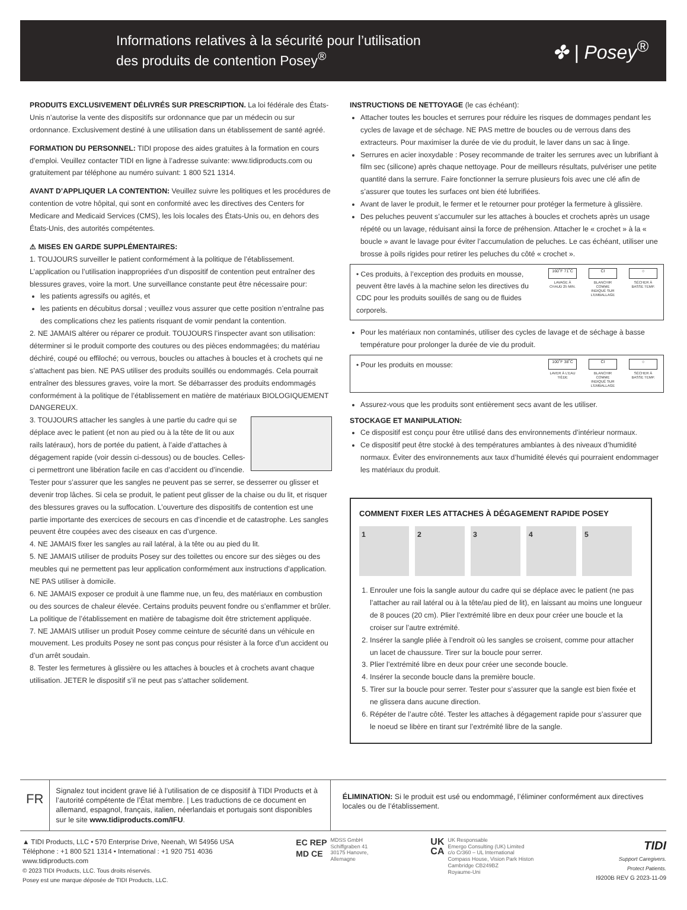Informations relatives à la sécurité pour l’utilisation
des produits de contention Posey<sup>®</sup>
✤ | Posey<sup>®</sup>
PRODUITS EXCLUSIVEMENT DÉLIVRÉS SUR PRESCRIPTION. La loi fédérale des États-Unis n’autorise la vente des dispositifs sur ordonnance que par un médecin ou sur ordonnance. Exclusivement destiné à une utilisation dans un établissement de santé agréé.
FORMATION DU PERSONNEL: TIDI propose des aides gratuites à la formation en cours d’emploi. Veuillez contacter TIDI en ligne à l’adresse suivante: www.tidiproducts.com ou gratuitement par téléphone au numéro suivant: 1 800 521 1314.
AVANT D’APPLIQUER LA CONTENTION: Veuillez suivre les politiques et les procédures de contention de votre hôpital, qui sont en conformité avec les directives des Centers for Medicare and Medicaid Services (CMS), les lois locales des États-Unis ou, en dehors des États-Unis, des autorités compétentes.
⚠ MISES EN GARDE SUPPLÉMENTAIRES:
1. TOUJOURS surveiller le patient conformément à la politique de l’établissement. L’application ou l’utilisation inappropriées d’un dispositif de contention peut entraîner des blessures graves, voire la mort. Une surveillance constante peut être nécessaire pour:
les patients agressifs ou agités, et
les patients en décubitus dorsal ; veuillez vous assurer que cette position n’entraîne pas des complications chez les patients risquant de vomir pendant la contention.
2. NE JAMAIS altérer ou réparer ce produit. TOUJOURS l’inspecter avant son utilisation: déterminer si le produit comporte des coutures ou des pièces endommagées; du matériau déchiré, coupé ou effiloché; ou verrous, boucles ou attaches à boucles et à crochets qui ne s’attachent pas bien. NE PAS utiliser des produits souillés ou endommagés. Cela pourrait entraîner des blessures graves, voire la mort. Se débarrasser des produits endommagés conformément à la politique de l’établissement en matière de matériaux BIOLOGIQUEMENT DANGEREUX.
3. TOUJOURS attacher les sangles à une partie du cadre qui se déplace avec le patient (et non au pied ou à la tête de lit ou aux rails latéraux), hors de portée du patient, à l’aide d’attaches à dégagement rapide (voir dessin ci-dessous) ou de boucles. Celles-ci permettront une libération facile en cas d’accident ou d’incendie. Tester pour s’assurer que les sangles ne peuvent pas se serrer, se desserrer ou glisser et devenir trop lâches. Si cela se produit, le patient peut glisser de la chaise ou du lit, et risquer des blessures graves ou la suffocation. L’ouverture des dispositifs de contention est une partie importante des exercices de secours en cas d’incendie et de catastrophe. Les sangles peuvent être coupées avec des ciseaux en cas d’urgence.
4. NE JAMAIS fixer les sangles au rail latéral, à la tête ou au pied du lit.
5. NE JAMAIS utiliser de produits Posey sur des toilettes ou encore sur des sièges ou des meubles qui ne permettent pas leur application conformément aux instructions d’application. NE PAS utiliser à domicile.
6. NE JAMAIS exposer ce produit à une flamme nue, un feu, des matériaux en combustion ou des sources de chaleur élevée. Certains produits peuvent fondre ou s’enflammer et brûler. La politique de l’établissement en matière de tabagisme doit être strictement appliquée.
7. NE JAMAIS utiliser un produit Posey comme ceinture de sécurité dans un véhicule en mouvement. Les produits Posey ne sont pas conçus pour résister à la force d’un accident ou d’un arrêt soudain.
8. Tester les fermetures à glissière ou les attaches à boucles et à crochets avant chaque utilisation. JETER le dispositif s’il ne peut pas s’attacher solidement.
INSTRUCTIONS DE NETTOYAGE (le cas échéant):
Attacher toutes les boucles et serrures pour réduire les risques de dommages pendant les cycles de lavage et de séchage. NE PAS mettre de boucles ou de verrous dans des extracteurs. Pour maximiser la durée de vie du produit, le laver dans un sac à linge.
Serrures en acier inoxydable : Posey recommande de traiter les serrures avec un lubrifiant à film sec (silicone) après chaque nettoyage. Pour de meilleurs résultats, pulvériser une petite quantité dans la serrure. Faire fonctionner la serrure plusieurs fois avec une clé afin de s’assurer que toutes les surfaces ont bien été lubrifiées.
Avant de laver le produit, le fermer et le retourner pour protéger la fermeture à glissière.
Des peluches peuvent s’accumuler sur les attaches à boucles et crochets après un usage répété ou un lavage, réduisant ainsi la force de préhension. Attacher le « crochet » à la « boucle » avant le lavage pour éviter l’accumulation de peluches. Le cas échéant, utiliser une brosse à poils rigides pour retirer les peluches du côté « crochet ».
• Ces produits, à l’exception des produits en mousse, peuvent être lavés à la machine selon les directives du CDC pour les produits souillés de sang ou de fluides corporels.
160˚F 71˚C
LAVAGE À CHAUD 25 MIN.
CI
BLANCHIR COMME INDIQUÉ SUR L’EMBALLAGE
○
SÉCHER À BASSE TEMP.
Pour les matériaux non contaminés, utiliser des cycles de lavage et de séchage à basse température pour prolonger la durée de vie du produit.
• Pour les produits en mousse:
100˚F 38˚C
LAVER À L’EAU TIÈDE
CI
BLANCHIR COMME INDIQUÉ SUR L’EMBALLAGE
○
SÉCHER À BASSE TEMP.
Assurez-vous que les produits sont entièrement secs avant de les utiliser.
STOCKAGE ET MANIPULATION:
Ce dispositif est conçu pour être utilisé dans des environnements d’intérieur normaux.
Ce dispositif peut être stocké à des températures ambiantes à des niveaux d’humidité normaux. Éviter des environnements aux taux d’humidité élevés qui pourraient endommager les matériaux du produit.
COMMENT FIXER LES ATTACHES À DÉGAGEMENT RAPIDE POSEY
1 2 3 4 5
1. Enrouler une fois la sangle autour du cadre qui se déplace avec le patient (ne pas l’attacher au rail latéral ou à la tête/au pied de lit), en laissant au moins une longueur de 8 pouces (20 cm). Plier l’extrémité libre en deux pour créer une boucle et la croiser sur l’autre extrémité.
2. Insérer la sangle pliée à l’endroit où les sangles se croisent, comme pour attacher un lacet de chaussure. Tirer sur la boucle pour serrer.
3. Plier l’extrémité libre en deux pour créer une seconde boucle.
4. Insérer la seconde boucle dans la première boucle.
5. Tirer sur la boucle pour serrer. Tester pour s’assurer que la sangle est bien fixée et ne glissera dans aucune direction.
6. Répéter de l’autre côté. Tester les attaches à dégagement rapide pour s’assurer que le noeud se libère en tirant sur l’extrémité libre de la sangle.
FR
Signalez tout incident grave lié à l’utilisation de ce dispositif à TIDI Products et à l’autorité compétente de l’État membre. | Les traductions de ce document en allemand, espagnol, français, italien, néerlandais et portugais sont disponibles sur le site www.tidiproducts.com/IFU.
ÉLIMINATION: Si le produit est usé ou endommagé, l’éliminer conformément aux directives locales ou de l’établissement.
▲ TIDI Products, LLC • 570 Enterprise Drive, Neenah, WI 54956 USA
Téléphone : +1 800 521 1314 • International : +1 920 751 4036
www.tidiproducts.com
© 2023 TIDI Products, LLC. Tous droits réservés.
Posey est une marque déposée de TIDI Products, LLC.
EC REP
MD CE
MDSS GmbH
Schiffgraben 41
30175 Hanovre,
Allemagne
UK
CA
UK Responsable
Emergo Consulting (UK) Limited
c/o Cr360 – UL International
Compass House, Vision Park Histon
Cambridge CB249BZ
Royaume-Uni
TIDI
Support Caregivers.
Protect Patients.
I9200B REV G 2023-11-09